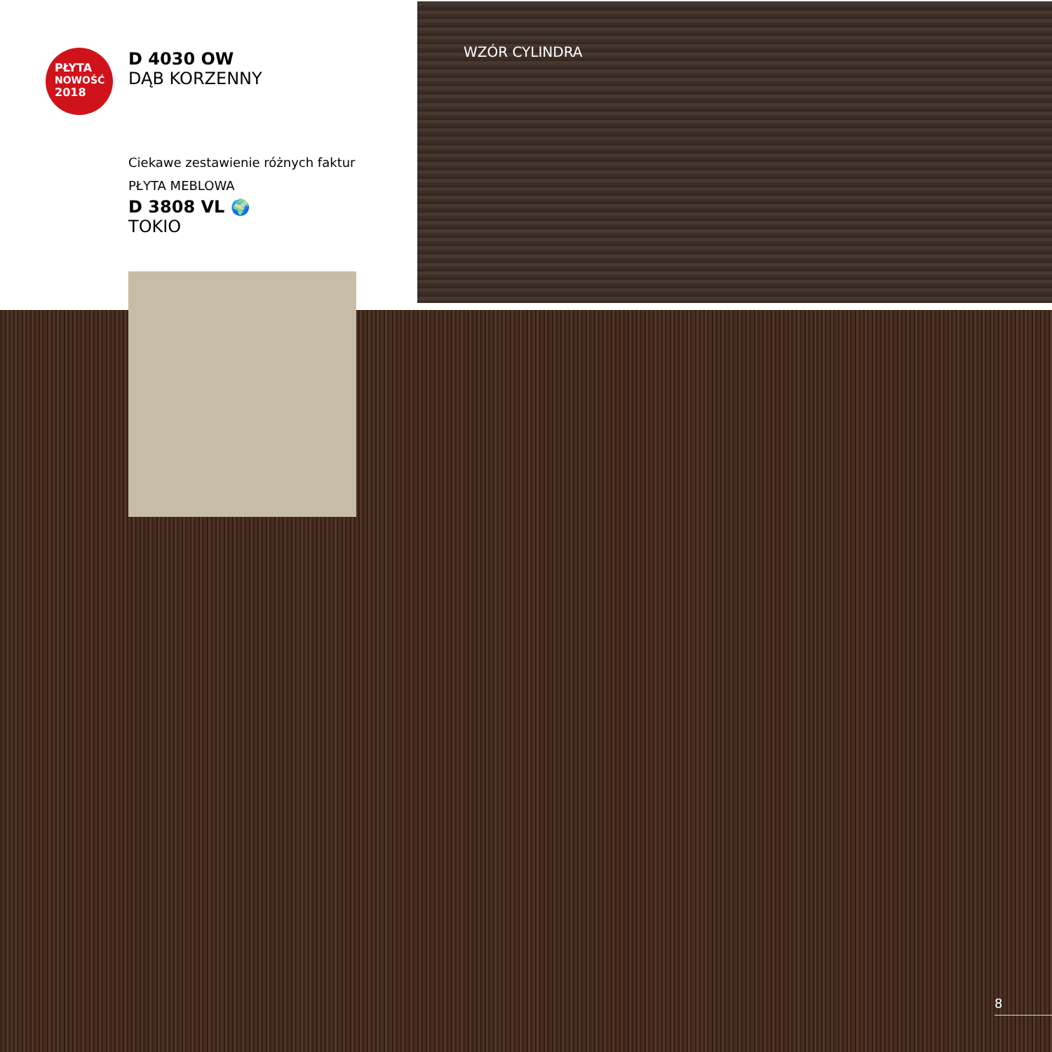PŁYTA
NOWOŚĆ
2018
D 4030 OW
DĄB KORZENNY
Ciekawe zestawienie różnych faktur
PŁYTA MEBLOWA
D 3808 VL 🌍
TOKIO
WZÓR CYLINDRA
8